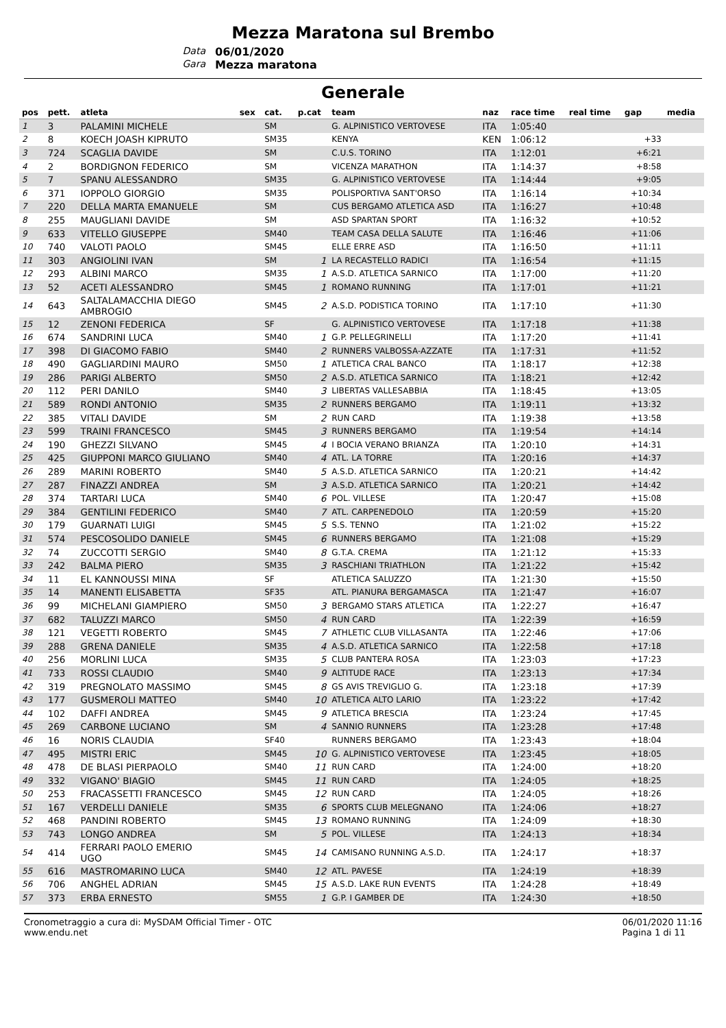Mezza Maratona sul Brembo
Data 06/01/2020 Gara Mezza maratona
Generale
| pos | pett. | atleta | sex | cat. | p.cat | team | naz | race time | real time | gap | media |
| --- | --- | --- | --- | --- | --- | --- | --- | --- | --- | --- | --- |
| 1 | 3 | PALAMINI MICHELE | | SM | | G. ALPINISTICO VERTOVESE | ITA | 1:05:40 | | | |
| 2 | 8 | KOECH JOASH KIPRUTO | | SM35 | | KENYA | KEN | 1:06:12 | | +33 | |
| 3 | 724 | SCAGLIA DAVIDE | | SM | | C.U.S. TORINO | ITA | 1:12:01 | | +6:21 | |
| 4 | 2 | BORDIGNON FEDERICO | | SM | | VICENZA MARATHON | ITA | 1:14:37 | | +8:58 | |
| 5 | 7 | SPANU ALESSANDRO | | SM35 | | G. ALPINISTICO VERTOVESE | ITA | 1:14:44 | | +9:05 | |
| 6 | 371 | IOPPOLO GIORGIO | | SM35 | | POLISPORTIVA SANT'ORSO | ITA | 1:16:14 | | +10:34 | |
| 7 | 220 | DELLA MARTA EMANUELE | | SM | | CUS BERGAMO ATLETICA ASD | ITA | 1:16:27 | | +10:48 | |
| 8 | 255 | MAUGLIANI DAVIDE | | SM | | ASD SPARTAN SPORT | ITA | 1:16:32 | | +10:52 | |
| 9 | 633 | VITELLO GIUSEPPE | | SM40 | | TEAM CASA DELLA SALUTE | ITA | 1:16:46 | | +11:06 | |
| 10 | 740 | VALOTI PAOLO | | SM45 | | ELLE ERRE ASD | ITA | 1:16:50 | | +11:11 | |
| 11 | 303 | ANGIOLINI IVAN | | SM | 1 | LA RECASTELLO RADICI | ITA | 1:16:54 | | +11:15 | |
| 12 | 293 | ALBINI MARCO | | SM35 | 1 | A.S.D. ATLETICA SARNICO | ITA | 1:17:00 | | +11:20 | |
| 13 | 52 | ACETI ALESSANDRO | | SM45 | 1 | ROMANO RUNNING | ITA | 1:17:01 | | +11:21 | |
| 14 | 643 | SALTALAMACCHIA DIEGO AMBROGIO | | SM45 | 2 | A.S.D. PODISTICA TORINO | ITA | 1:17:10 | | +11:30 | |
| 15 | 12 | ZENONI FEDERICA | | SF | | G. ALPINISTICO VERTOVESE | ITA | 1:17:18 | | +11:38 | |
| 16 | 674 | SANDRINI LUCA | | SM40 | 1 | G.P. PELLEGRINELLI | ITA | 1:17:20 | | +11:41 | |
| 17 | 398 | DI GIACOMO FABIO | | SM40 | 2 | RUNNERS VALBOSSA-AZZATE | ITA | 1:17:31 | | +11:52 | |
| 18 | 490 | GAGLIARDINI MAURO | | SM50 | 1 | ATLETICA CRAL BANCO | ITA | 1:18:17 | | +12:38 | |
| 19 | 286 | PARIGI ALBERTO | | SM50 | 2 | A.S.D. ATLETICA SARNICO | ITA | 1:18:21 | | +12:42 | |
| 20 | 112 | PERI DANILO | | SM40 | 3 | LIBERTAS VALLESABBIA | ITA | 1:18:45 | | +13:05 | |
| 21 | 589 | RONDI ANTONIO | | SM35 | 2 | RUNNERS BERGAMO | ITA | 1:19:11 | | +13:32 | |
| 22 | 385 | VITALI DAVIDE | | SM | 2 | RUN CARD | ITA | 1:19:38 | | +13:58 | |
| 23 | 599 | TRAINI FRANCESCO | | SM45 | 3 | RUNNERS BERGAMO | ITA | 1:19:54 | | +14:14 | |
| 24 | 190 | GHEZZI SILVANO | | SM45 | 4 | I BOCIA VERANO BRIANZA | ITA | 1:20:10 | | +14:31 | |
| 25 | 425 | GIUPPONI MARCO GIULIANO | | SM40 | 4 | ATL. LA TORRE | ITA | 1:20:16 | | +14:37 | |
| 26 | 289 | MARINI ROBERTO | | SM40 | 5 | A.S.D. ATLETICA SARNICO | ITA | 1:20:21 | | +14:42 | |
| 27 | 287 | FINAZZI ANDREA | | SM | 3 | A.S.D. ATLETICA SARNICO | ITA | 1:20:21 | | +14:42 | |
| 28 | 374 | TARTARI LUCA | | SM40 | 6 | POL. VILLESE | ITA | 1:20:47 | | +15:08 | |
| 29 | 384 | GENTILINI FEDERICO | | SM40 | 7 | ATL. CARPENEDOLO | ITA | 1:20:59 | | +15:20 | |
| 30 | 179 | GUARNATI LUIGI | | SM45 | 5 | S.S. TENNO | ITA | 1:21:02 | | +15:22 | |
| 31 | 574 | PESCOSOLIDO DANIELE | | SM45 | 6 | RUNNERS BERGAMO | ITA | 1:21:08 | | +15:29 | |
| 32 | 74 | ZUCCOTTI SERGIO | | SM40 | 8 | G.T.A. CREMA | ITA | 1:21:12 | | +15:33 | |
| 33 | 242 | BALMA PIERO | | SM35 | 3 | RASCHIANI TRIATHLON | ITA | 1:21:22 | | +15:42 | |
| 34 | 11 | EL KANNOUSSI MINA | | SF | | ATLETICA SALUZZO | ITA | 1:21:30 | | +15:50 | |
| 35 | 14 | MANENTI ELISABETTA | | SF35 | | ATL. PIANURA BERGAMASCA | ITA | 1:21:47 | | +16:07 | |
| 36 | 99 | MICHELANI GIAMPIERO | | SM50 | 3 | BERGAMO STARS ATLETICA | ITA | 1:22:27 | | +16:47 | |
| 37 | 682 | TALUZZI MARCO | | SM50 | 4 | RUN CARD | ITA | 1:22:39 | | +16:59 | |
| 38 | 121 | VEGETTI ROBERTO | | SM45 | 7 | ATHLETIC CLUB VILLASANTA | ITA | 1:22:46 | | +17:06 | |
| 39 | 288 | GRENA DANIELE | | SM35 | 4 | A.S.D. ATLETICA SARNICO | ITA | 1:22:58 | | +17:18 | |
| 40 | 256 | MORLINI LUCA | | SM35 | 5 | CLUB PANTERA ROSA | ITA | 1:23:03 | | +17:23 | |
| 41 | 733 | ROSSI CLAUDIO | | SM40 | 9 | ALTITUDE RACE | ITA | 1:23:13 | | +17:34 | |
| 42 | 319 | PREGNOLATO MASSIMO | | SM45 | 8 | GS AVIS TREVIGLIO G. | ITA | 1:23:18 | | +17:39 | |
| 43 | 177 | GUSMEROLI MATTEO | | SM40 | 10 | ATLETICA ALTO LARIO | ITA | 1:23:22 | | +17:42 | |
| 44 | 102 | DAFFI ANDREA | | SM45 | 9 | ATLETICA BRESCIA | ITA | 1:23:24 | | +17:45 | |
| 45 | 269 | CARBONE LUCIANO | | SM | 4 | SANNIO RUNNERS | ITA | 1:23:28 | | +17:48 | |
| 46 | 16 | NORIS CLAUDIA | | SF40 | | RUNNERS BERGAMO | ITA | 1:23:43 | | +18:04 | |
| 47 | 495 | MISTRI ERIC | | SM45 | 10 | G. ALPINISTICO VERTOVESE | ITA | 1:23:45 | | +18:05 | |
| 48 | 478 | DE BLASI PIERPAOLO | | SM40 | 11 | RUN CARD | ITA | 1:24:00 | | +18:20 | |
| 49 | 332 | VIGANO' BIAGIO | | SM45 | 11 | RUN CARD | ITA | 1:24:05 | | +18:25 | |
| 50 | 253 | FRACASSETTI FRANCESCO | | SM45 | 12 | RUN CARD | ITA | 1:24:05 | | +18:26 | |
| 51 | 167 | VERDELLI DANIELE | | SM35 | 6 | SPORTS CLUB MELEGNANO | ITA | 1:24:06 | | +18:27 | |
| 52 | 468 | PANDINI ROBERTO | | SM45 | 13 | ROMANO RUNNING | ITA | 1:24:09 | | +18:30 | |
| 53 | 743 | LONGO ANDREA | | SM | 5 | POL. VILLESE | ITA | 1:24:13 | | +18:34 | |
| 54 | 414 | FERRARI PAOLO EMERIO UGO | | SM45 | 14 | CAMISANO RUNNING A.S.D. | ITA | 1:24:17 | | +18:37 | |
| 55 | 616 | MASTROMARINO LUCA | | SM40 | 12 | ATL. PAVESE | ITA | 1:24:19 | | +18:39 | |
| 56 | 706 | ANGHEL ADRIAN | | SM45 | 15 | A.S.D. LAKE RUN EVENTS | ITA | 1:24:28 | | +18:49 | |
| 57 | 373 | ERBA ERNESTO | | SM55 | 1 | G.P. I GAMBER DE | ITA | 1:24:30 | | +18:50 | |
Cronometraggio a cura di: MySDAM Official Timer - OTC
www.endu.net
06/01/2020 11:16
Pagina 1 di 11